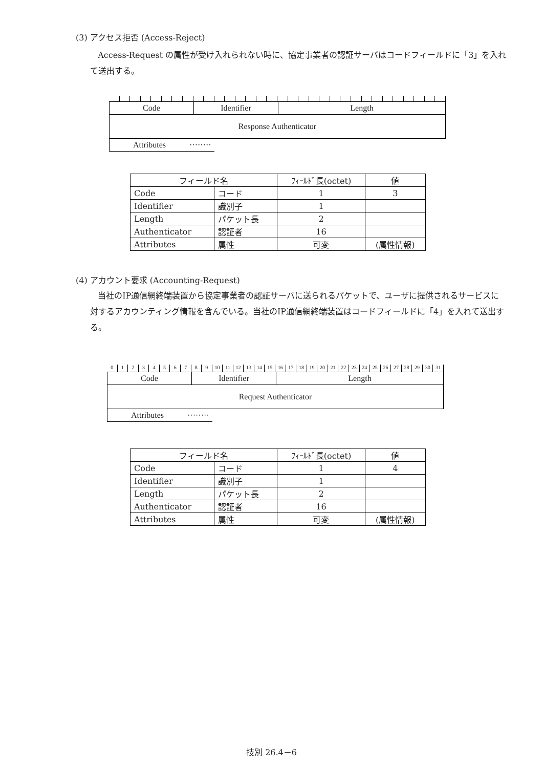(3) アクセス拒否 (Access-Reject)
Access-Request の属性が受け入れられない時に、協定事業者の認証サーバはコードフィールドに「3」を入れて送出する。
Code Identifier Length
Response Authenticator
Attributes ········
| フィールド名 | | ﾌｨｰﾙﾄﾞ長(octet) | 値 |
| --- | --- | --- | --- |
| Code | コード | 1 | 3 |
| Identifier | 識別子 | 1 | |
| Length | パケット長 | 2 | |
| Authenticator | 認証者 | 16 | |
| Attributes | 属性 | 可変 | (属性情報) |
(4) アカウント要求 (Accounting-Request)
当社のIP通信網終端装置から協定事業者の認証サーバに送られるパケットで、ユーザに提供されるサービスに対するアカウンティング情報を含んでいる。当社のIP通信網終端装置はコードフィールドに「4」を入れて送出する。
0123456789 10 11 12 13 14 15 16 17 18 19 20 21 22 23 24 25 26 27 28 29 30 31
Code Identifier Length
Request Authenticator
Attributes ········
| フィールド名 | | ﾌｨｰﾙﾄﾞ長(octet) | 値 |
| --- | --- | --- | --- |
| Code | コード | 1 | 4 |
| Identifier | 識別子 | 1 | |
| Length | パケット長 | 2 | |
| Authenticator | 認証者 | 16 | |
| Attributes | 属性 | 可変 | (属性情報) |
技別 26.4－6